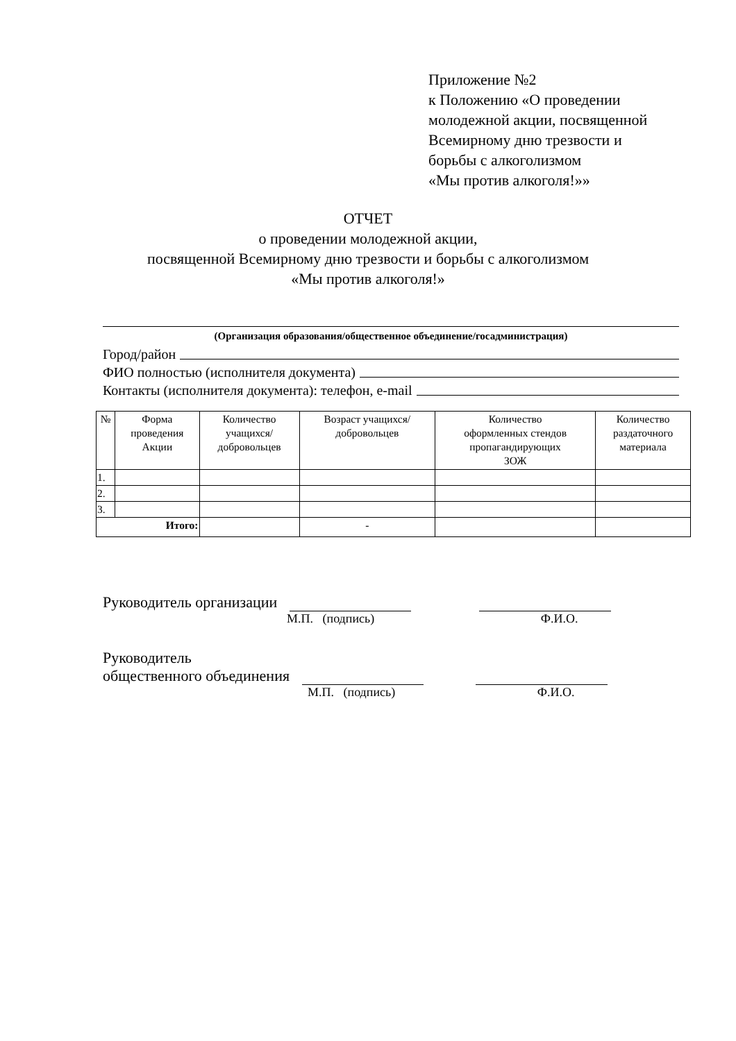Приложение №2
к Положению «О проведении
молодежной акции, посвященной
Всемирному дню трезвости и
борьбы с алкоголизмом
«Мы против алкоголя!»»
ОТЧЕТ
о проведении молодежной акции,
посвященной Всемирному дню трезвости и борьбы с алкоголизмом
«Мы против алкоголя!»
(Организация образования/общественное объединение/госадминистрация)
Город/район
ФИО полностью (исполнителя документа)
Контакты (исполнителя документа): телефон, e-mail
| № | Форма проведения Акции | Количество учащихся/ добровольцев | Возраст учащихся/ добровольцев | Количество оформленных стендов пропагандирующих ЗОЖ | Количество раздаточного материала |
| --- | --- | --- | --- | --- | --- |
| 1. | | | | | |
| 2. | | | | | |
| 3. | | | | | |
| Итого: | | | - | | |
Руководитель организации
М.П. (подпись) Ф.И.О.
Руководитель
общественного объединения
М.П. (подпись) Ф.И.О.